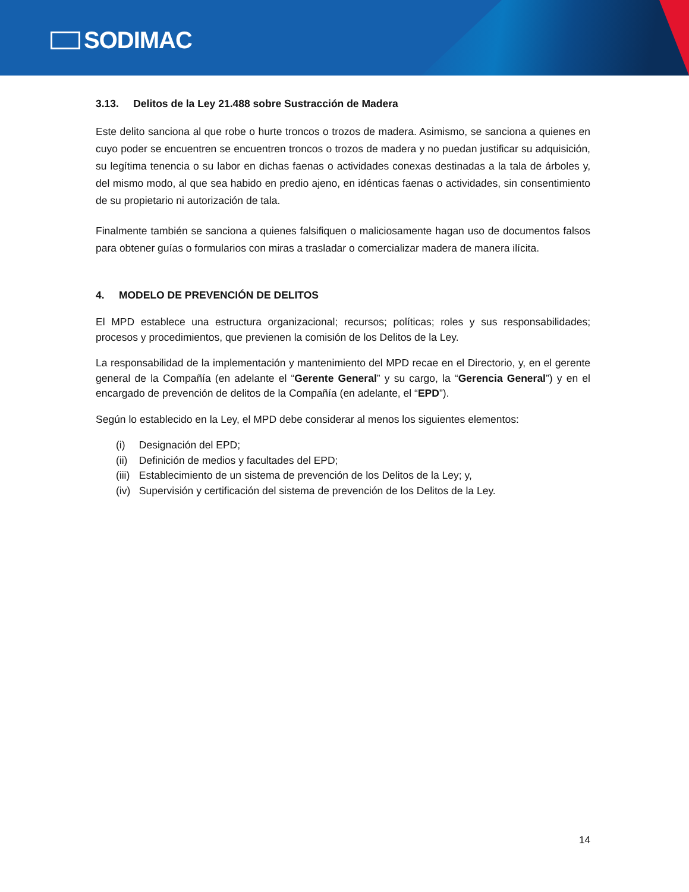SODIMAC
3.13. Delitos de la Ley 21.488 sobre Sustracción de Madera
Este delito sanciona al que robe o hurte troncos o trozos de madera. Asimismo, se sanciona a quienes en cuyo poder se encuentren se encuentren troncos o trozos de madera y no puedan justificar su adquisición, su legítima tenencia o su labor en dichas faenas o actividades conexas destinadas a la tala de árboles y, del mismo modo, al que sea habido en predio ajeno, en idénticas faenas o actividades, sin consentimiento de su propietario ni autorización de tala.
Finalmente también se sanciona a quienes falsifiquen o maliciosamente hagan uso de documentos falsos para obtener guías o formularios con miras a trasladar o comercializar madera de manera ilícita.
4. MODELO DE PREVENCIÓN DE DELITOS
El MPD establece una estructura organizacional; recursos; políticas; roles y sus responsabilidades; procesos y procedimientos, que previenen la comisión de los Delitos de la Ley.
La responsabilidad de la implementación y mantenimiento del MPD recae en el Directorio, y, en el gerente general de la Compañía (en adelante el “Gerente General” y su cargo, la “Gerencia General”) y en el encargado de prevención de delitos de la Compañía (en adelante, el “EPD”).
Según lo establecido en la Ley, el MPD debe considerar al menos los siguientes elementos:
(i) Designación del EPD;
(ii) Definición de medios y facultades del EPD;
(iii) Establecimiento de un sistema de prevención de los Delitos de la Ley; y,
(iv) Supervisión y certificación del sistema de prevención de los Delitos de la Ley.
14